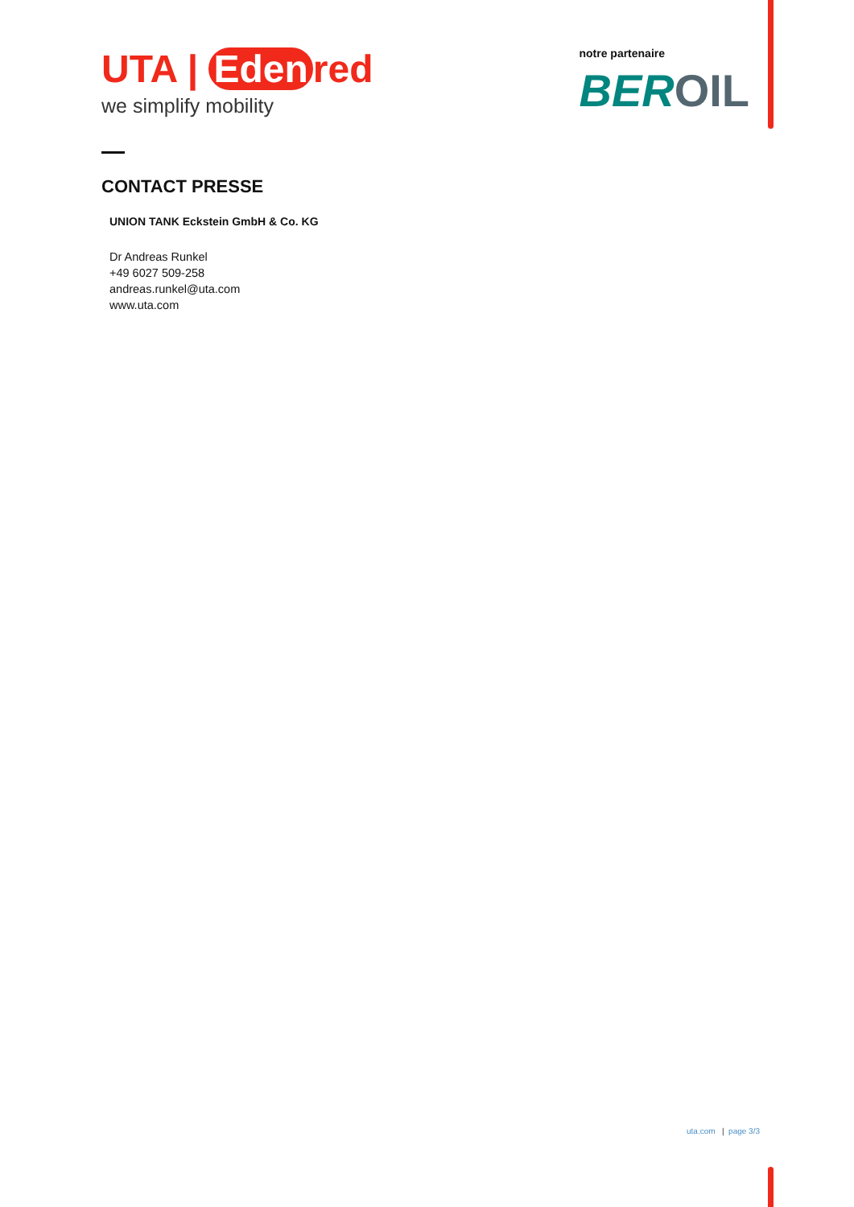UTA | Eden red
we simplify mobility
notre partenaire
BEROIL
CONTACT PRESSE
UNION TANK Eckstein GmbH & Co. KG
Dr Andreas Runkel
+49 6027 509-258
andreas.runkel@uta.com
www.uta.com
uta.com | page 3/3